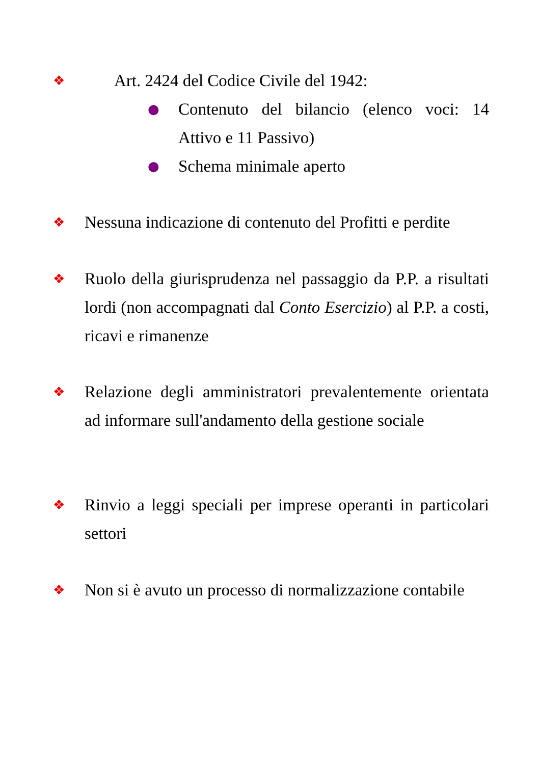❖
Art. 2424 del Codice Civile del 1942:
●
Contenuto del bilancio (elenco voci: 14 Attivo e 11 Passivo)
●
Schema minimale aperto
❖
Nessuna indicazione di contenuto del Profitti e perdite
❖
Ruolo della giurisprudenza nel passaggio da P.P. a risultati lordi (non accompagnati dal Conto Esercizio) al P.P. a costi, ricavi e rimanenze
❖
Relazione degli amministratori prevalentemente orientata ad informare sull'andamento della gestione sociale
❖
Rinvio a leggi speciali per imprese operanti in particolari settori
❖
Non si è avuto un processo di normalizzazione contabile